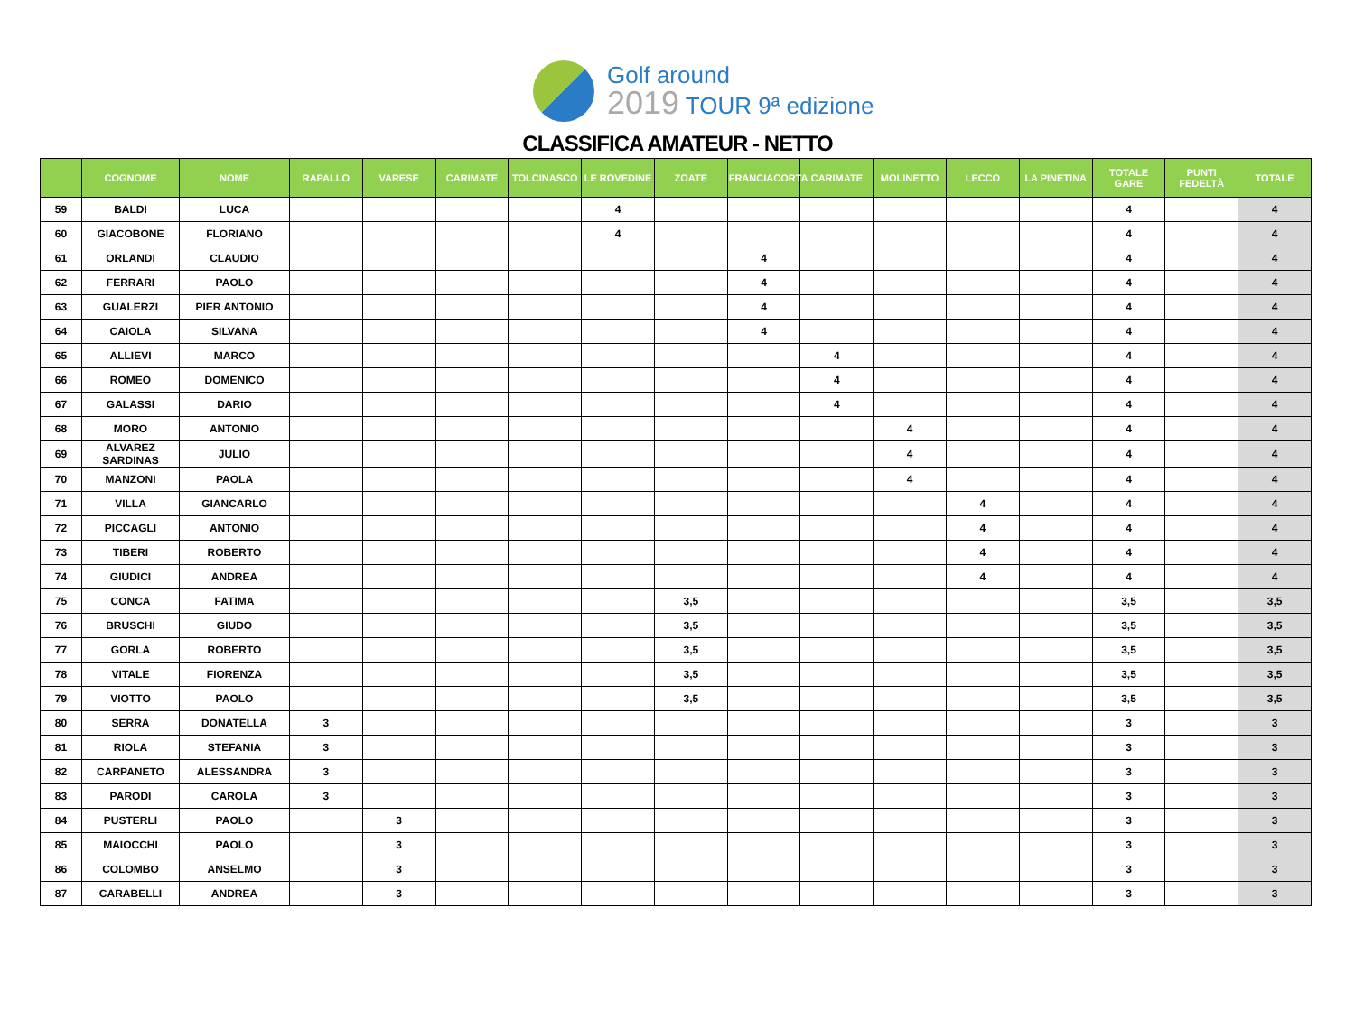Golf around
2019 TOUR 9ª edizione
CLASSIFICA AMATEUR - NETTO
| | COGNOME | NOME | RAPALLO | VARESE | CARIMATE | TOLCINASCO | LE ROVEDINE | ZOATE | FRANCIACORTA | CARIMATE | MOLINETTO | LECCO | LA PINETINA | TOTALE GARE | PUNTI FEDELTÀ | TOTALE |
| --- | --- | --- | --- | --- | --- | --- | --- | --- | --- | --- | --- | --- | --- | --- | --- | --- |
| 59 | BALDI | LUCA | | | | | 4 | | | | | | | 4 | | 4 |
| 60 | GIACOBONE | FLORIANO | | | | | 4 | | | | | | | 4 | | 4 |
| 61 | ORLANDI | CLAUDIO | | | | | | | 4 | | | | | 4 | | 4 |
| 62 | FERRARI | PAOLO | | | | | | | 4 | | | | | 4 | | 4 |
| 63 | GUALERZI | PIER ANTONIO | | | | | | | 4 | | | | | 4 | | 4 |
| 64 | CAIOLA | SILVANA | | | | | | | 4 | | | | | 4 | | 4 |
| 65 | ALLIEVI | MARCO | | | | | | | | 4 | | | | 4 | | 4 |
| 66 | ROMEO | DOMENICO | | | | | | | | 4 | | | | 4 | | 4 |
| 67 | GALASSI | DARIO | | | | | | | | 4 | | | | 4 | | 4 |
| 68 | MORO | ANTONIO | | | | | | | | | 4 | | | 4 | | 4 |
| 69 | ALVAREZ SARDINAS | JULIO | | | | | | | | | 4 | | | 4 | | 4 |
| 70 | MANZONI | PAOLA | | | | | | | | | 4 | | | 4 | | 4 |
| 71 | VILLA | GIANCARLO | | | | | | | | | | 4 | | 4 | | 4 |
| 72 | PICCAGLI | ANTONIO | | | | | | | | | | 4 | | 4 | | 4 |
| 73 | TIBERI | ROBERTO | | | | | | | | | | 4 | | 4 | | 4 |
| 74 | GIUDICI | ANDREA | | | | | | | | | | 4 | | 4 | | 4 |
| 75 | CONCA | FATIMA | | | | | | 3,5 | | | | | | 3,5 | | 3,5 |
| 76 | BRUSCHI | GIUDO | | | | | | 3,5 | | | | | | 3,5 | | 3,5 |
| 77 | GORLA | ROBERTO | | | | | | 3,5 | | | | | | 3,5 | | 3,5 |
| 78 | VITALE | FIORENZA | | | | | | 3,5 | | | | | | 3,5 | | 3,5 |
| 79 | VIOTTO | PAOLO | | | | | | 3,5 | | | | | | 3,5 | | 3,5 |
| 80 | SERRA | DONATELLA | 3 | | | | | | | | | | | 3 | | 3 |
| 81 | RIOLA | STEFANIA | 3 | | | | | | | | | | | 3 | | 3 |
| 82 | CARPANETO | ALESSANDRA | 3 | | | | | | | | | | | 3 | | 3 |
| 83 | PARODI | CAROLA | 3 | | | | | | | | | | | 3 | | 3 |
| 84 | PUSTERLI | PAOLO | | 3 | | | | | | | | | | 3 | | 3 |
| 85 | MAIOCCHI | PAOLO | | 3 | | | | | | | | | | 3 | | 3 |
| 86 | COLOMBO | ANSELMO | | 3 | | | | | | | | | | 3 | | 3 |
| 87 | CARABELLI | ANDREA | | 3 | | | | | | | | | | 3 | | 3 |